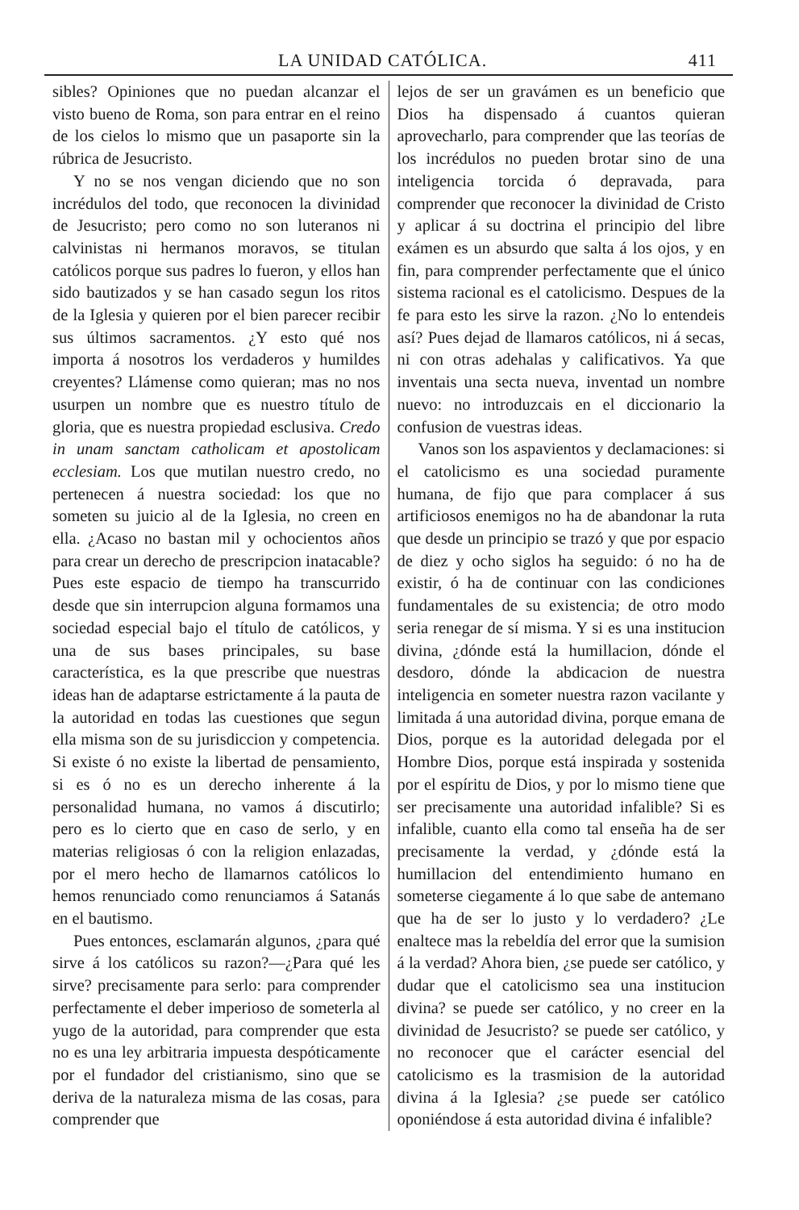LA UNIDAD CATÓLICA. 411
sibles? Opiniones que no puedan alcanzar el visto bueno de Roma, son para entrar en el reino de los cielos lo mismo que un pasaporte sin la rúbrica de Jesucristo.
Y no se nos vengan diciendo que no son incrédulos del todo, que reconocen la divinidad de Jesucristo; pero como no son luteranos ni calvinistas ni hermanos moravos, se titulan católicos porque sus padres lo fueron, y ellos han sido bautizados y se han casado segun los ritos de la Iglesia y quieren por el bien parecer recibir sus últimos sacramentos. ¿Y esto qué nos importa á nosotros los verdaderos y humildes creyentes? Llámense como quieran; mas no nos usurpen un nombre que es nuestro título de gloria, que es nuestra propiedad esclusiva. Credo in unam sanctam catholicam et apostolicam ecclesiam. Los que mutilan nuestro credo, no pertenecen á nuestra sociedad: los que no someten su juicio al de la Iglesia, no creen en ella. ¿Acaso no bastan mil y ochocientos años para crear un derecho de prescripcion inatacable? Pues este espacio de tiempo ha transcurrido desde que sin interrupcion alguna formamos una sociedad especial bajo el título de católicos, y una de sus bases principales, su base característica, es la que prescribe que nuestras ideas han de adaptarse estrictamente á la pauta de la autoridad en todas las cuestiones que segun ella misma son de su jurisdiccion y competencia. Si existe ó no existe la libertad de pensamiento, si es ó no es un derecho inherente á la personalidad humana, no vamos á discutirlo; pero es lo cierto que en caso de serlo, y en materias religiosas ó con la religion enlazadas, por el mero hecho de llamarnos católicos lo hemos renunciado como renunciamos á Satanás en el bautismo.
Pues entonces, esclamarán algunos, ¿para qué sirve á los católicos su razon?—¿Para qué les sirve? precisamente para serlo: para comprender perfectamente el deber imperioso de someterla al yugo de la autoridad, para comprender que esta no es una ley arbitraria impuesta despóticamente por el fundador del cristianismo, sino que se deriva de la naturaleza misma de las cosas, para comprender que
lejos de ser un gravámen es un beneficio que Dios ha dispensado á cuantos quieran aprovecharlo, para comprender que las teorías de los incrédulos no pueden brotar sino de una inteligencia torcida ó depravada, para comprender que reconocer la divinidad de Cristo y aplicar á su doctrina el principio del libre exámen es un absurdo que salta á los ojos, y en fin, para comprender perfectamente que el único sistema racional es el catolicismo. Despues de la fe para esto les sirve la razon. ¿No lo entendeis así? Pues dejad de llamaros católicos, ni á secas, ni con otras adehalas y calificativos. Ya que inventais una secta nueva, inventad un nombre nuevo: no introduzcais en el diccionario la confusion de vuestras ideas.
Vanos son los aspavientos y declamaciones: si el catolicismo es una sociedad puramente humana, de fijo que para complacer á sus artificiosos enemigos no ha de abandonar la ruta que desde un principio se trazó y que por espacio de diez y ocho siglos ha seguido: ó no ha de existir, ó ha de continuar con las condiciones fundamentales de su existencia; de otro modo seria renegar de sí misma. Y si es una institucion divina, ¿dónde está la humillacion, dónde el desdoro, dónde la abdicacion de nuestra inteligencia en someter nuestra razon vacilante y limitada á una autoridad divina, porque emana de Dios, porque es la autoridad delegada por el Hombre Dios, porque está inspirada y sostenida por el espíritu de Dios, y por lo mismo tiene que ser precisamente una autoridad infalible? Si es infalible, cuanto ella como tal enseña ha de ser precisamente la verdad, y ¿dónde está la humillacion del entendimiento humano en someterse ciegamente á lo que sabe de antemano que ha de ser lo justo y lo verdadero? ¿Le enaltece mas la rebeldía del error que la sumision á la verdad? Ahora bien, ¿se puede ser católico, y dudar que el catolicismo sea una institucion divina? se puede ser católico, y no creer en la divinidad de Jesucristo? se puede ser católico, y no reconocer que el carácter esencial del catolicismo es la trasmision de la autoridad divina á la Iglesia? ¿se puede ser católico oponiéndose á esta autoridad divina é infalible?